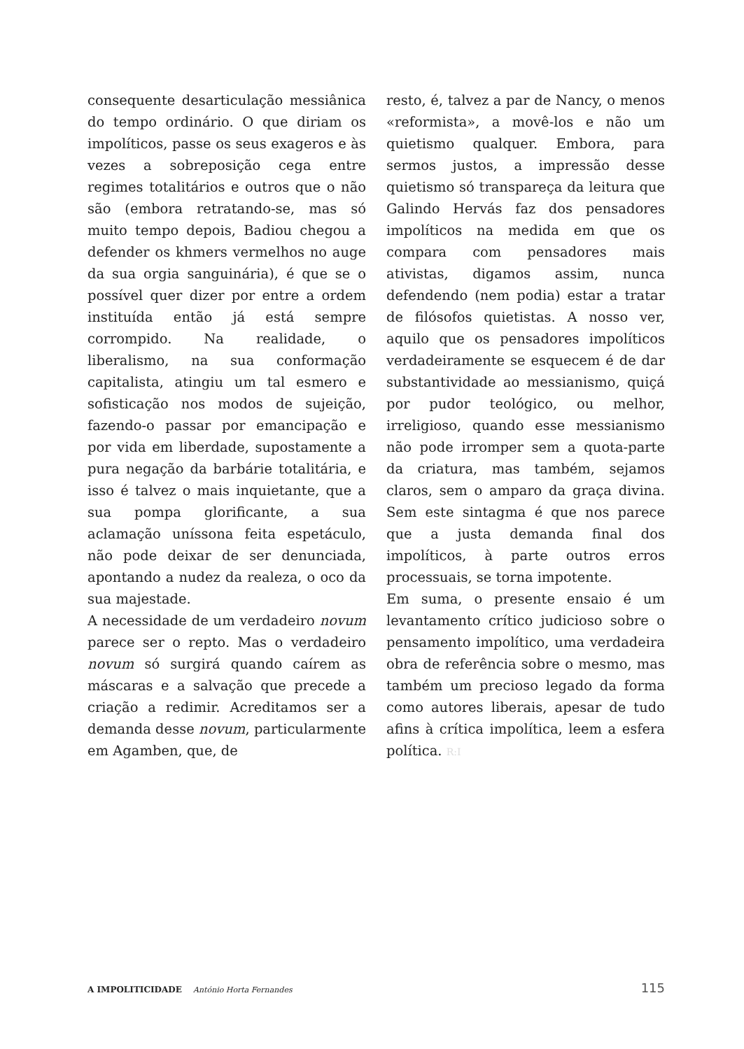consequente desarticulação messiânica do tempo ordinário. O que diriam os impolíticos, passe os seus exageros e às vezes a sobreposição cega entre regimes totalitários e outros que o não são (embora retratando-se, mas só muito tempo depois, Badiou chegou a defender os khmers vermelhos no auge da sua orgia sanguinária), é que se o possível quer dizer por entre a ordem instituída então já está sempre corrompido. Na realidade, o liberalismo, na sua conformação capitalista, atingiu um tal esmero e sofisticação nos modos de sujeição, fazendo-o passar por emancipação e por vida em liberdade, supostamente a pura negação da barbárie totalitária, e isso é talvez o mais inquietante, que a sua pompa glorificante, a sua aclamação uníssona feita espetáculo, não pode deixar de ser denunciada, apontando a nudez da realeza, o oco da sua majestade.
A necessidade de um verdadeiro novum parece ser o repto. Mas o verdadeiro novum só surgirá quando caírem as máscaras e a salvação que precede a criação a redimir. Acreditamos ser a demanda desse novum, particularmente em Agamben, que, de
resto, é, talvez a par de Nancy, o menos «reformista», a movê-los e não um quietismo qualquer. Embora, para sermos justos, a impressão desse quietismo só transpareça da leitura que Galindo Hervás faz dos pensadores impolíticos na medida em que os compara com pensadores mais ativistas, digamos assim, nunca defendendo (nem podia) estar a tratar de filósofos quietistas. A nosso ver, aquilo que os pensadores impolíticos verdadeiramente se esquecem é de dar substantividade ao messianismo, quiçá por pudor teológico, ou melhor, irreligioso, quando esse messianismo não pode irromper sem a quota-parte da criatura, mas também, sejamos claros, sem o amparo da graça divina. Sem este sintagma é que nos parece que a justa demanda final dos impolíticos, à parte outros erros processuais, se torna impotente.
Em suma, o presente ensaio é um levantamento crítico judicioso sobre o pensamento impolítico, uma verdadeira obra de referência sobre o mesmo, mas também um precioso legado da forma como autores liberais, apesar de tudo afins à crítica impolítica, leem a esfera política. R:I
A IMPOLITICIDADE António Horta Fernandes
115